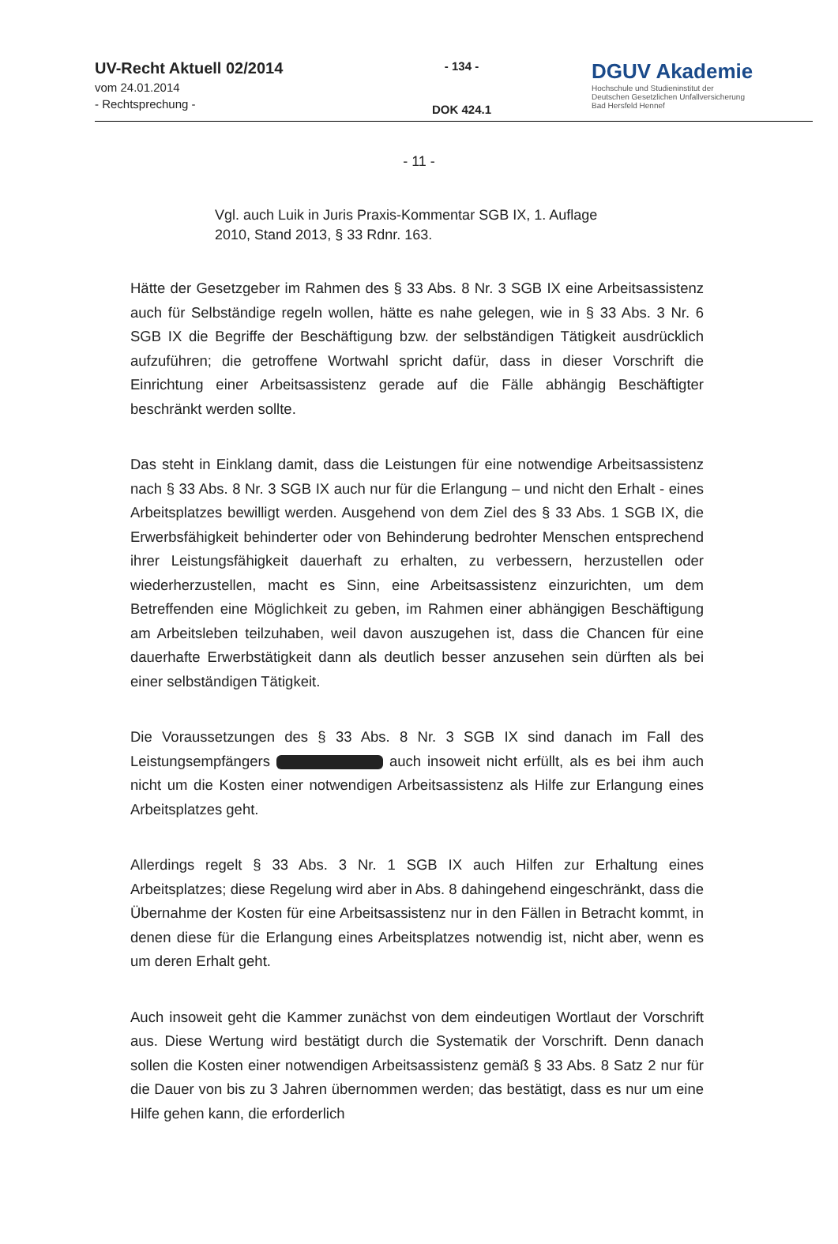UV-Recht Aktuell 02/2014
vom 24.01.2014
- Rechtsprechung -
- 134 -
DOK 424.1
DGUV Akademie
Hochschule und Studieninstitut der
Deutschen Gesetzlichen Unfallversicherung
Bad Hersfeld Hennef
- 11 -
Vgl. auch Luik in Juris Praxis-Kommentar SGB IX, 1. Auflage 2010, Stand 2013, § 33 Rdnr. 163.
Hätte der Gesetzgeber im Rahmen des § 33 Abs. 8 Nr. 3 SGB IX eine Arbeitsassistenz auch für Selbständige regeln wollen, hätte es nahe gelegen, wie in § 33 Abs. 3 Nr. 6 SGB IX die Begriffe der Beschäftigung bzw. der selbständigen Tätigkeit ausdrücklich aufzuführen; die getroffene Wortwahl spricht dafür, dass in dieser Vorschrift die Einrichtung einer Arbeitsassistenz gerade auf die Fälle abhängig Beschäftigter beschränkt werden sollte.
Das steht in Einklang damit, dass die Leistungen für eine notwendige Arbeitsassistenz nach § 33 Abs. 8 Nr. 3 SGB IX auch nur für die Erlangung – und nicht den Erhalt - eines Arbeitsplatzes bewilligt werden. Ausgehend von dem Ziel des § 33 Abs. 1 SGB IX, die Erwerbsfähigkeit behinderter oder von Behinderung bedrohter Menschen entsprechend ihrer Leistungsfähigkeit dauerhaft zu erhalten, zu verbessern, herzustellen oder wiederherzustellen, macht es Sinn, eine Arbeitsassistenz einzurichten, um dem Betreffenden eine Möglichkeit zu geben, im Rahmen einer abhängigen Beschäftigung am Arbeitsleben teilzuhaben, weil davon auszugehen ist, dass die Chancen für eine dauerhafte Erwerbstätigkeit dann als deutlich besser anzusehen sein dürften als bei einer selbständigen Tätigkeit.
Die Voraussetzungen des § 33 Abs. 8 Nr. 3 SGB IX sind danach im Fall des Leistungsempfängers auch insoweit nicht erfüllt, als es bei ihm auch nicht um die Kosten einer notwendigen Arbeitsassistenz als Hilfe zur Erlangung eines Arbeitsplatzes geht.
Allerdings regelt § 33 Abs. 3 Nr. 1 SGB IX auch Hilfen zur Erhaltung eines Arbeitsplatzes; diese Regelung wird aber in Abs. 8 dahingehend eingeschränkt, dass die Übernahme der Kosten für eine Arbeitsassistenz nur in den Fällen in Betracht kommt, in denen diese für die Erlangung eines Arbeitsplatzes notwendig ist, nicht aber, wenn es um deren Erhalt geht.
Auch insoweit geht die Kammer zunächst von dem eindeutigen Wortlaut der Vorschrift aus. Diese Wertung wird bestätigt durch die Systematik der Vorschrift. Denn danach sollen die Kosten einer notwendigen Arbeitsassistenz gemäß § 33 Abs. 8 Satz 2 nur für die Dauer von bis zu 3 Jahren übernommen werden; das bestätigt, dass es nur um eine Hilfe gehen kann, die erforderlich